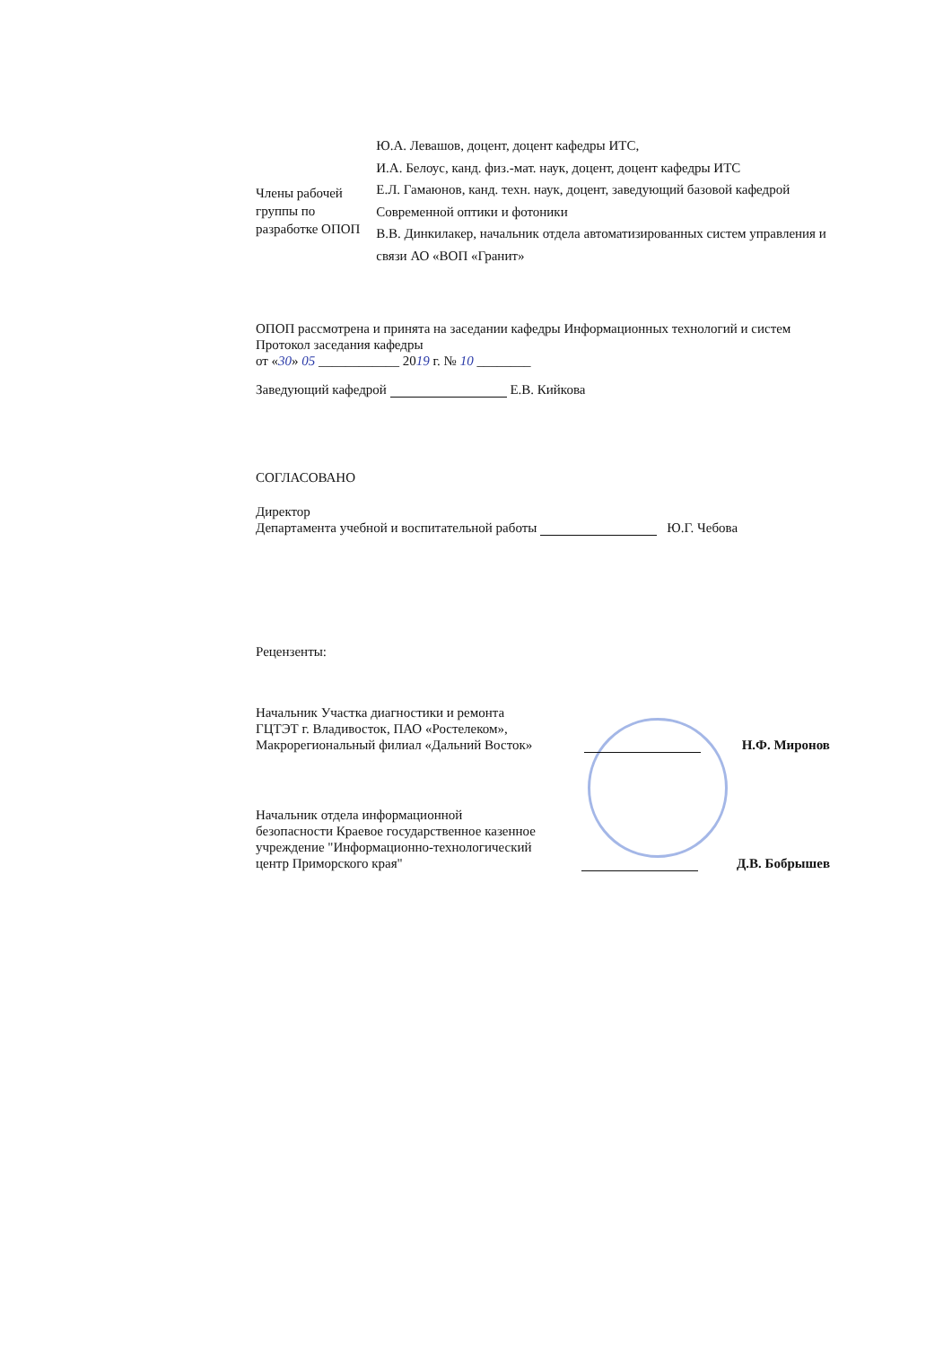Члены рабочей группы по разработке ОПОП
Ю.А. Левашов, доцент, доцент кафедры ИТС,
И.А. Белоус, канд. физ.-мат. наук, доцент, доцент кафедры ИТС
Е.Л. Гамаюнов, канд. техн. наук, доцент, заведующий базовой кафедрой Современной оптики и фотоники
В.В. Динкилакер, начальник отдела автоматизированных систем управления и связи АО «ВОП «Гранит»
ОПОП рассмотрена и принята на заседании кафедры Информационных технологий и систем
Протокол заседания кафедры
от «30» 05 ____________ 2019 г. № 10 ________
Заведующий кафедрой Е.В. Кийкова
СОГЛАСОВАНО
Директор
Департамента учебной и воспитательной работы Ю.Г. Чебова
Рецензенты:
Начальник Участка диагностики и ремонта ГЦТЭТ г. Владивосток, ПАО «Ростелеком», Макрорегиональный филиал «Дальний Восток»
Н.Ф. Миронов
Начальник отдела информационной безопасности Краевое государственное казенное учреждение "Информационно-технологический центр Приморского края"
Д.В. Бобрышев